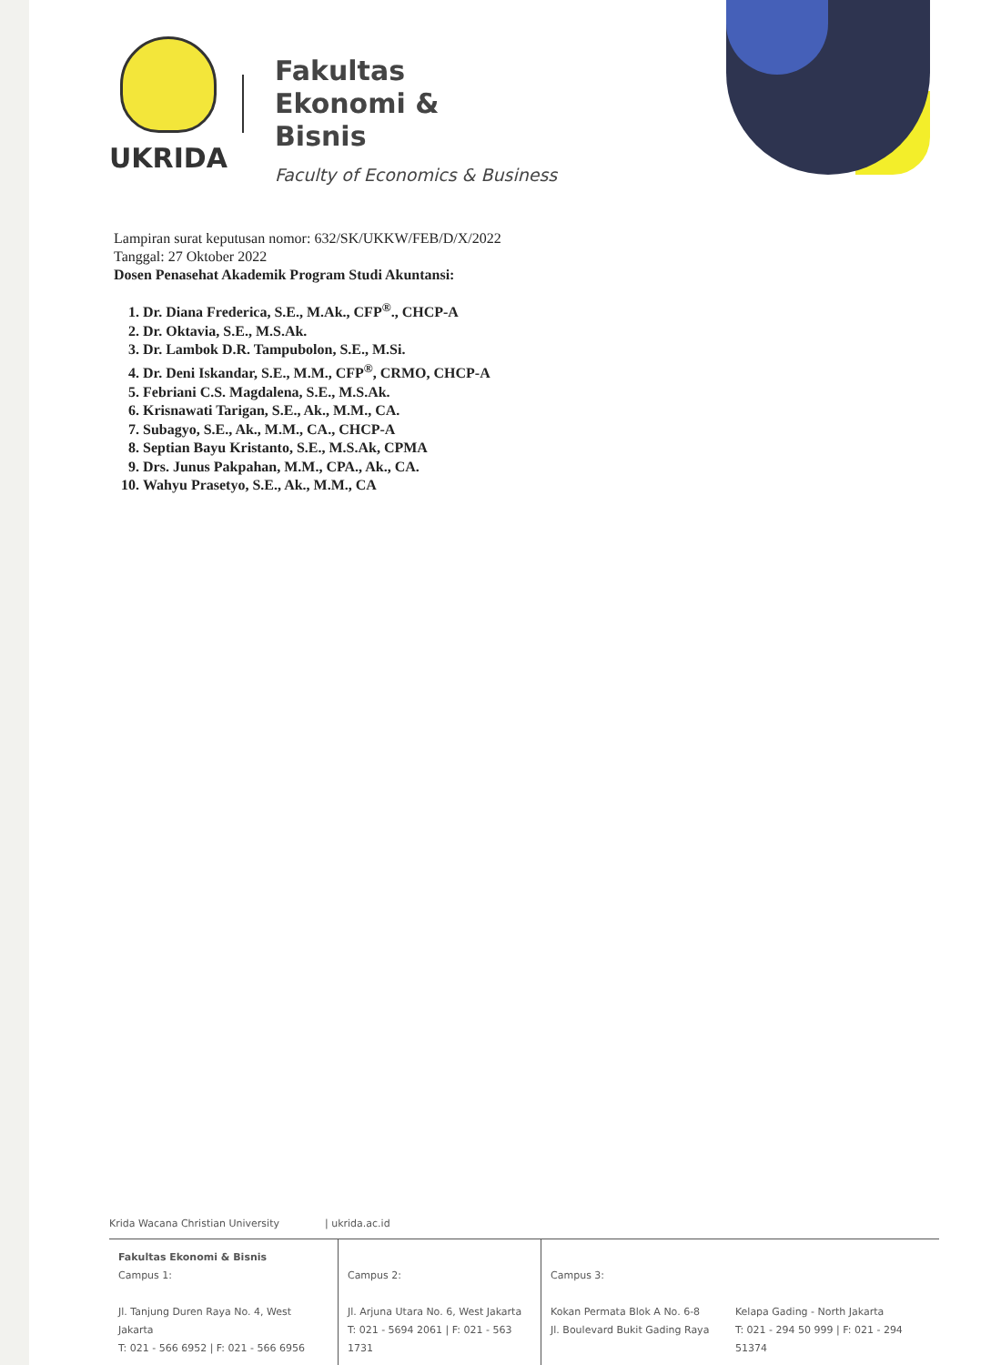UKRIDA
Fakultas
Ekonomi &
Bisnis
Faculty of Economics & Business
Lampiran surat keputusan nomor: 632/SK/UKKW/FEB/D/X/2022
Tanggal: 27 Oktober 2022
Dosen Penasehat Akademik Program Studi Akuntansi:
1. Dr. Diana Frederica, S.E., M.Ak., CFP<sup>®</sup>., CHCP-A
2. Dr. Oktavia, S.E., M.S.Ak.
3. Dr. Lambok D.R. Tampubolon, S.E., M.Si.
4. Dr. Deni Iskandar, S.E., M.M., CFP<sup>®</sup>, CRMO, CHCP-A
5. Febriani C.S. Magdalena, S.E., M.S.Ak.
6. Krisnawati Tarigan, S.E., Ak., M.M., CA.
7. Subagyo, S.E., Ak., M.M., CA., CHCP-A
8. Septian Bayu Kristanto, S.E., M.S.Ak, CPMA
9. Drs. Junus Pakpahan, M.M., CPA., Ak., CA.
10. Wahyu Prasetyo, S.E., Ak., M.M., CA
Krida Wacana Christian University | ukrida.ac.id
Fakultas Ekonomi & Bisnis
Campus 1:
Jl. Tanjung Duren Raya No. 4, West Jakarta
T: 021 - 566 6952 | F: 021 - 566 6956
Campus 2:
Jl. Arjuna Utara No. 6, West Jakarta
T: 021 - 5694 2061 | F: 021 - 563 1731
Campus 3:
Kokan Permata Blok A No. 6-8
Jl. Boulevard Bukit Gading Raya
Kelapa Gading - North Jakarta
T: 021 - 294 50 999 | F: 021 - 294 51374